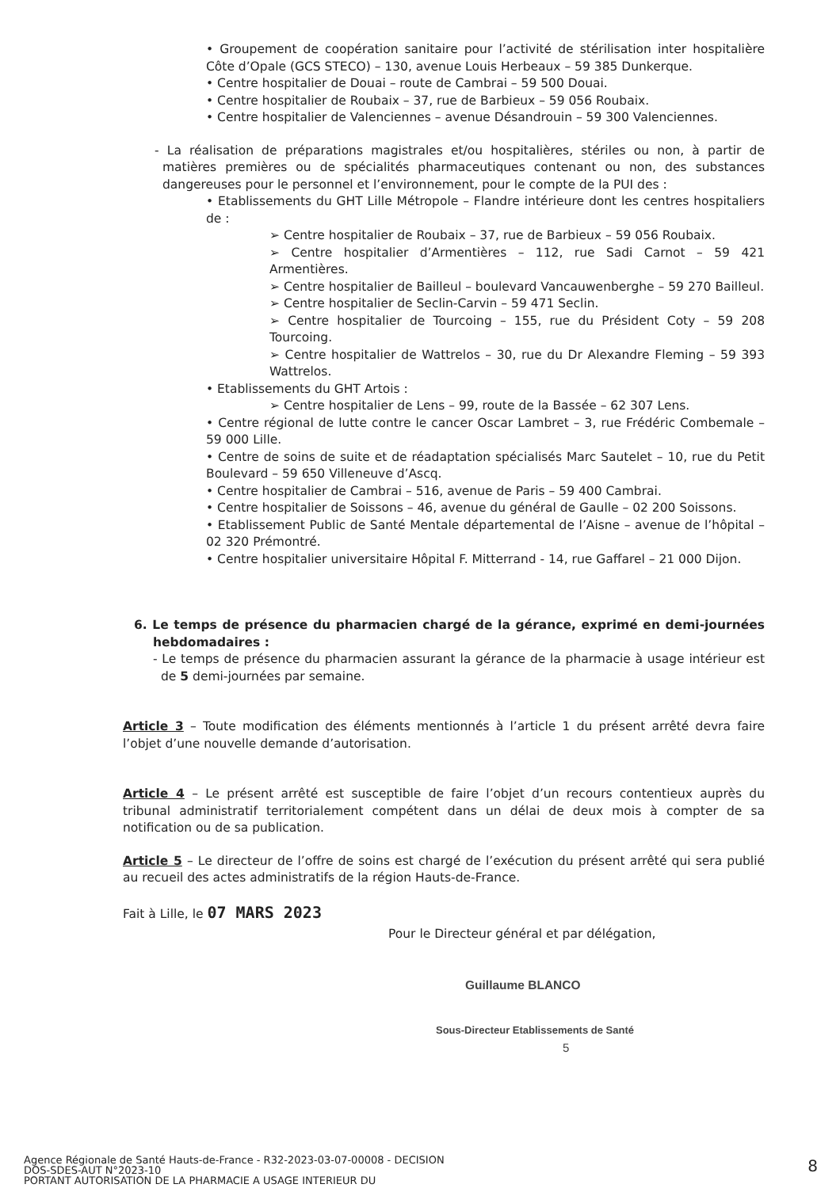• Groupement de coopération sanitaire pour l’activité de stérilisation inter hospitalière Côte d’Opale (GCS STECO) – 130, avenue Louis Herbeaux – 59 385 Dunkerque.
• Centre hospitalier de Douai – route de Cambrai – 59 500 Douai.
• Centre hospitalier de Roubaix – 37, rue de Barbieux – 59 056 Roubaix.
• Centre hospitalier de Valenciennes – avenue Désandrouin – 59 300 Valenciennes.
- La réalisation de préparations magistrales et/ou hospitalières, stériles ou non, à partir de matières premières ou de spécialités pharmaceutiques contenant ou non, des substances dangereuses pour le personnel et l’environnement, pour le compte de la PUI des :
• Etablissements du GHT Lille Métropole – Flandre intérieure dont les centres hospitaliers de :
➢ Centre hospitalier de Roubaix – 37, rue de Barbieux – 59 056 Roubaix.
➢ Centre hospitalier d’Armentières – 112, rue Sadi Carnot – 59 421 Armentières.
➢ Centre hospitalier de Bailleul – boulevard Vancauwenberghe – 59 270 Bailleul.
➢ Centre hospitalier de Seclin-Carvin – 59 471 Seclin.
➢ Centre hospitalier de Tourcoing – 155, rue du Président Coty – 59 208 Tourcoing.
➢ Centre hospitalier de Wattrelos – 30, rue du Dr Alexandre Fleming – 59 393 Wattrelos.
• Etablissements du GHT Artois :
➢ Centre hospitalier de Lens – 99, route de la Bassée – 62 307 Lens.
• Centre régional de lutte contre le cancer Oscar Lambret – 3, rue Frédéric Combemale – 59 000 Lille.
• Centre de soins de suite et de réadaptation spécialisés Marc Sautelet – 10, rue du Petit Boulevard – 59 650 Villeneuve d’Ascq.
• Centre hospitalier de Cambrai – 516, avenue de Paris – 59 400 Cambrai.
• Centre hospitalier de Soissons – 46, avenue du général de Gaulle – 02 200 Soissons.
• Etablissement Public de Santé Mentale départemental de l’Aisne – avenue de l’hôpital – 02 320 Prémontré.
• Centre hospitalier universitaire Hôpital F. Mitterrand - 14, rue Gaffarel – 21 000 Dijon.
6. Le temps de présence du pharmacien chargé de la gérance, exprimé en demi-journées hebdomadaires :
- Le temps de présence du pharmacien assurant la gérance de la pharmacie à usage intérieur est de 5 demi-journées par semaine.
Article 3 – Toute modification des éléments mentionnés à l’article 1 du présent arrêté devra faire l’objet d’une nouvelle demande d’autorisation.
Article 4 – Le présent arrêté est susceptible de faire l’objet d’un recours contentieux auprès du tribunal administratif territorialement compétent dans un délai de deux mois à compter de sa notification ou de sa publication.
Article 5 – Le directeur de l’offre de soins est chargé de l’exécution du présent arrêté qui sera publié au recueil des actes administratifs de la région Hauts-de-France.
Fait à Lille, le 07 MARS 2023
Pour le Directeur général et par délégation,
Guillaume BLANCO
Sous-Directeur Etablissements de Santé 5
Agence Régionale de Santé Hauts-de-France - R32-2023-03-07-00008 - DECISION
DOS-SDES-AUT N°2023-10
PORTANT AUTORISATION DE LA PHARMACIE A USAGE INTERIEUR DU
8